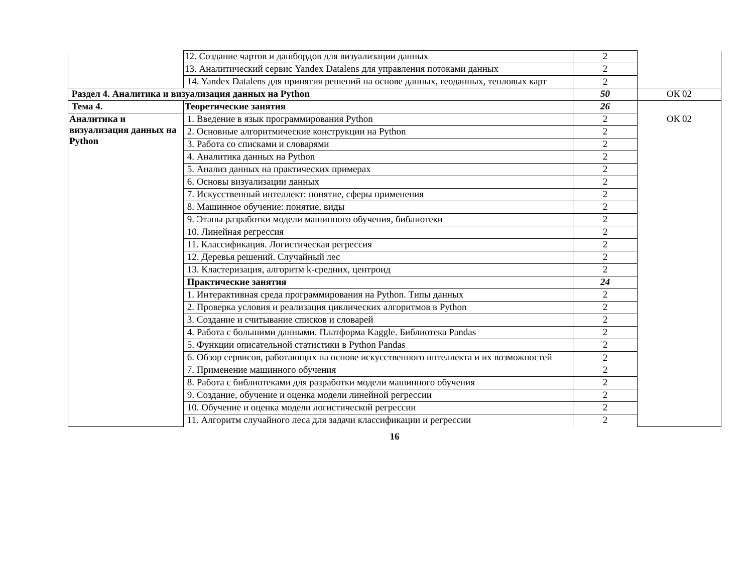| | 12. Создание чартов и дашбордов для визуализации данных | 2 | |
| | 13. Аналитический сервис Yandex Datalens для управления потоками данных | 2 | |
| | 14. Yandex Datalens для принятия решений на основе данных, геоданных, тепловых карт | 2 | |
| Раздел 4. Аналитика и визуализация данных на Python | | 50 | ОК 02 |
| Тема 4. | Теоретические занятия | 26 | |
| Аналитика и визуализация данных на Python | 1. Введение в язык программирования Python | 2 | ОК 02 |
| | 2. Основные алгоритмические конструкции на Python | 2 | |
| | 3. Работа со списками и словарями | 2 | |
| | 4. Аналитика данных на Python | 2 | |
| | 5. Анализ данных на практических примерах | 2 | |
| | 6. Основы визуализации данных | 2 | |
| | 7. Искусственный интеллект: понятие, сферы применения | 2 | |
| | 8. Машинное обучение: понятие, виды | 2 | |
| | 9. Этапы разработки модели машинного обучения, библиотеки | 2 | |
| | 10. Линейная регрессия | 2 | |
| | 11. Классификация. Логистическая регрессия | 2 | |
| | 12. Деревья решений. Случайный лес | 2 | |
| | 13. Кластеризация, алгоритм k-средних, центроид | 2 | |
| | Практические занятия | 24 | |
| | 1. Интерактивная среда программирования на Python. Типы данных | 2 | |
| | 2. Проверка условия и реализация циклических алгоритмов в Python | 2 | |
| | 3. Создание и считывание списков и словарей | 2 | |
| | 4. Работа с большими данными. Платформа Kaggle. Библиотека Pandas | 2 | |
| | 5. Функции описательной статистики в Python Pandas | 2 | |
| | 6. Обзор сервисов, работающих на основе искусственного интеллекта и их возможностей | 2 | |
| | 7. Применение машинного обучения | 2 | |
| | 8. Работа с библиотеками для разработки модели машинного обучения | 2 | |
| | 9. Создание, обучение и оценка модели линейной регрессии | 2 | |
| | 10. Обучение и оценка модели логистической регрессии | 2 | |
| | 11. Алгоритм случайного леса для задачи классификации и регрессии | 2 | |
16